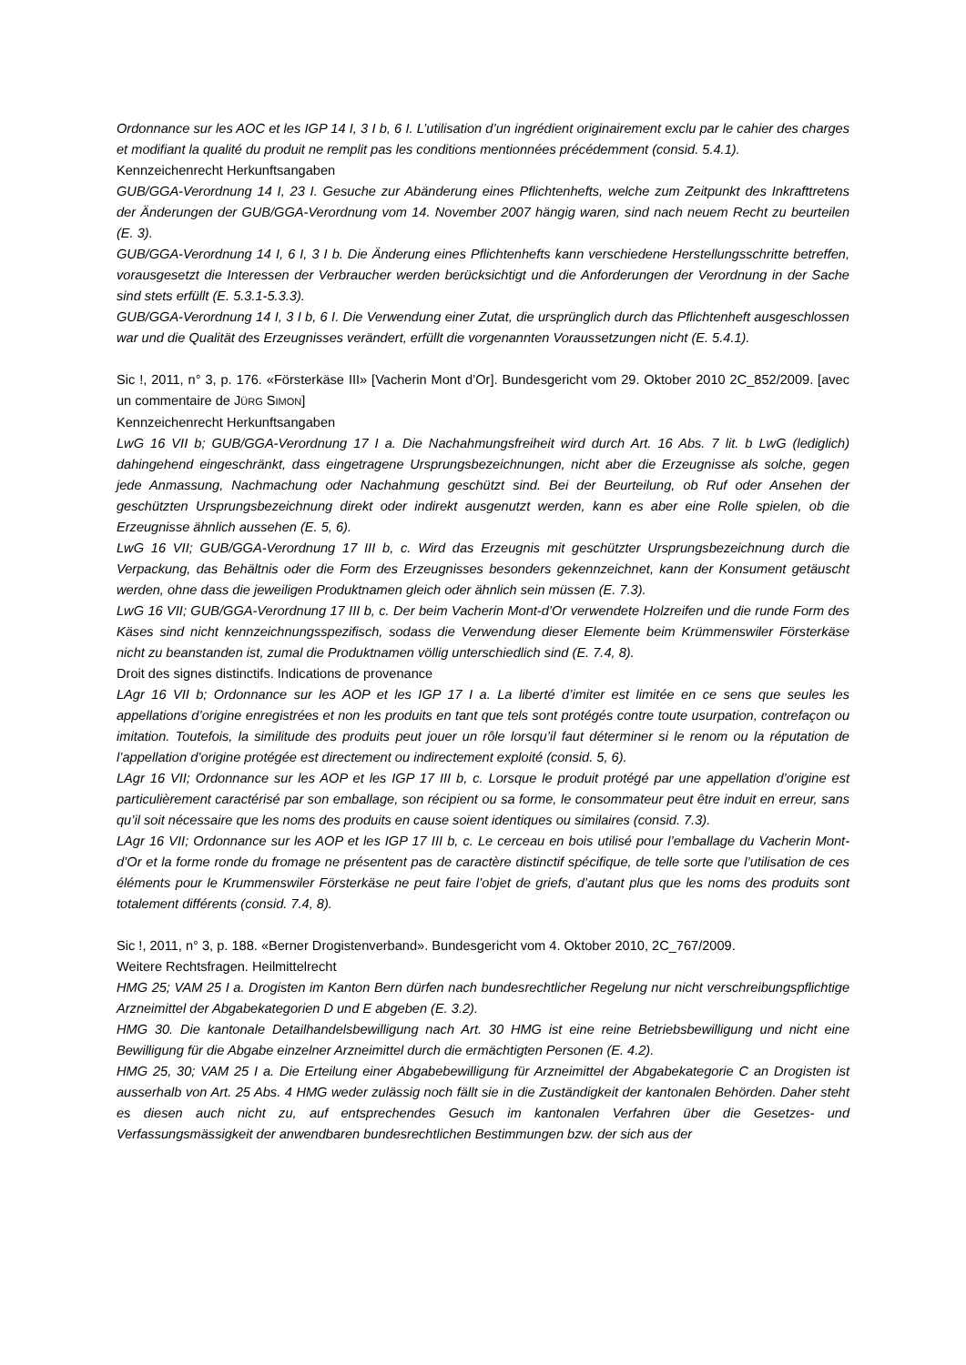Ordonnance sur les AOC et les IGP 14 I, 3 I b, 6 I. L’utilisation d’un ingrédient originairement exclu par le cahier des charges et modifiant la qualité du produit ne remplit pas les conditions mentionnées précédemment (consid. 5.4.1).
Kennzeichenrecht Herkunftsangaben
GUB/GGA-Verordnung 14 I, 23 I. Gesuche zur Abänderung eines Pflichtenhefts, welche zum Zeitpunkt des Inkrafttretens der Änderungen der GUB/GGA-Verordnung vom 14. November 2007 hängig waren, sind nach neuem Recht zu beurteilen (E. 3).
GUB/GGA-Verordnung 14 I, 6 I, 3 I b. Die Änderung eines Pflichtenhefts kann verschiedene Herstellungsschritte betreffen, vorausgesetzt die Interessen der Verbraucher werden berücksichtigt und die Anforderungen der Verordnung in der Sache sind stets erfüllt (E. 5.3.1-5.3.3).
GUB/GGA-Verordnung 14 I, 3 I b, 6 I. Die Verwendung einer Zutat, die ursprünglich durch das Pflichtenheft ausgeschlossen war und die Qualität des Erzeugnisses verändert, erfüllt die vorgenannten Voraussetzungen nicht (E. 5.4.1).
Sic !, 2011, n° 3, p. 176. «Försterkäse III» [Vacherin Mont d’Or]. Bundesgericht vom 29. Oktober 2010 2C_852/2009. [avec un commentaire de JÜRG SIMON]
Kennzeichenrecht Herkunftsangaben
LwG 16 VII b; GUB/GGA-Verordnung 17 I a. Die Nachahmungsfreiheit wird durch Art. 16 Abs. 7 lit. b LwG (lediglich) dahingehend eingeschränkt, dass eingetragene Ursprungsbezeichnungen, nicht aber die Erzeugnisse als solche, gegen jede Anmassung, Nachmachung oder Nachahmung geschützt sind. Bei der Beurteilung, ob Ruf oder Ansehen der geschützten Ursprungsbezeichnung direkt oder indirekt ausgenutzt werden, kann es aber eine Rolle spielen, ob die Erzeugnisse ähnlich aussehen (E. 5, 6).
LwG 16 VII; GUB/GGA-Verordnung 17 III b, c. Wird das Erzeugnis mit geschützter Ursprungsbezeichnung durch die Verpackung, das Behältnis oder die Form des Erzeugnisses besonders gekennzeichnet, kann der Konsument getäuscht werden, ohne dass die jeweiligen Produktnamen gleich oder ähnlich sein müssen (E. 7.3).
LwG 16 VII; GUB/GGA-Verordnung 17 III b, c. Der beim Vacherin Mont-d’Or verwendete Holzreifen und die runde Form des Käses sind nicht kennzeichnungsspezifisch, sodass die Verwendung dieser Elemente beim Krümmenswiler Försterkäse nicht zu beanstanden ist, zumal die Produktnamen völlig unterschiedlich sind (E. 7.4, 8).
Droit des signes distinctifs. Indications de provenance
LAgr 16 VII b; Ordonnance sur les AOP et les IGP 17 I a. La liberté d’imiter est limitée en ce sens que seules les appellations d’origine enregistrées et non les produits en tant que tels sont protégés contre toute usurpation, contrefaçon ou imitation. Toutefois, la similitude des produits peut jouer un rôle lorsqu’il faut déterminer si le renom ou la réputation de l’appellation d’origine protégée est directement ou indirectement exploité (consid. 5, 6).
LAgr 16 VII; Ordonnance sur les AOP et les IGP 17 III b, c. Lorsque le produit protégé par une appellation d’origine est particulièrement caractérisé par son emballage, son récipient ou sa forme, le consommateur peut être induit en erreur, sans qu’il soit nécessaire que les noms des produits en cause soient identiques ou similaires (consid. 7.3).
LAgr 16 VII; Ordonnance sur les AOP et les IGP 17 III b, c. Le cerceau en bois utilisé pour l’emballage du Vacherin Mont-d’Or et la forme ronde du fromage ne présentent pas de caractère distinctif spécifique, de telle sorte que l’utilisation de ces éléments pour le Krummenswiler Försterkäse ne peut faire l’objet de griefs, d’autant plus que les noms des produits sont totalement différents (consid. 7.4, 8).
Sic !, 2011, n° 3, p. 188. «Berner Drogistenverband». Bundesgericht vom 4. Oktober 2010, 2C_767/2009.
Weitere Rechtsfragen. Heilmittelrecht
HMG 25; VAM 25 I a. Drogisten im Kanton Bern dürfen nach bundesrechtlicher Regelung nur nicht verschreibungspflichtige Arzneimittel der Abgabekategorien D und E abgeben (E. 3.2).
HMG 30. Die kantonale Detailhandelsbewilligung nach Art. 30 HMG ist eine reine Betriebsbewilligung und nicht eine Bewilligung für die Abgabe einzelner Arzneimittel durch die ermächtigten Personen (E. 4.2).
HMG 25, 30; VAM 25 I a. Die Erteilung einer Abgabebewilligung für Arzneimittel der Abgabekategorie C an Drogisten ist ausserhalb von Art. 25 Abs. 4 HMG weder zulässig noch fällt sie in die Zuständigkeit der kantonalen Behörden. Daher steht es diesen auch nicht zu, auf entsprechendes Gesuch im kantonalen Verfahren über die Gesetzes- und Verfassungsmässigkeit der anwendbaren bundesrechtlichen Bestimmungen bzw. der sich aus der